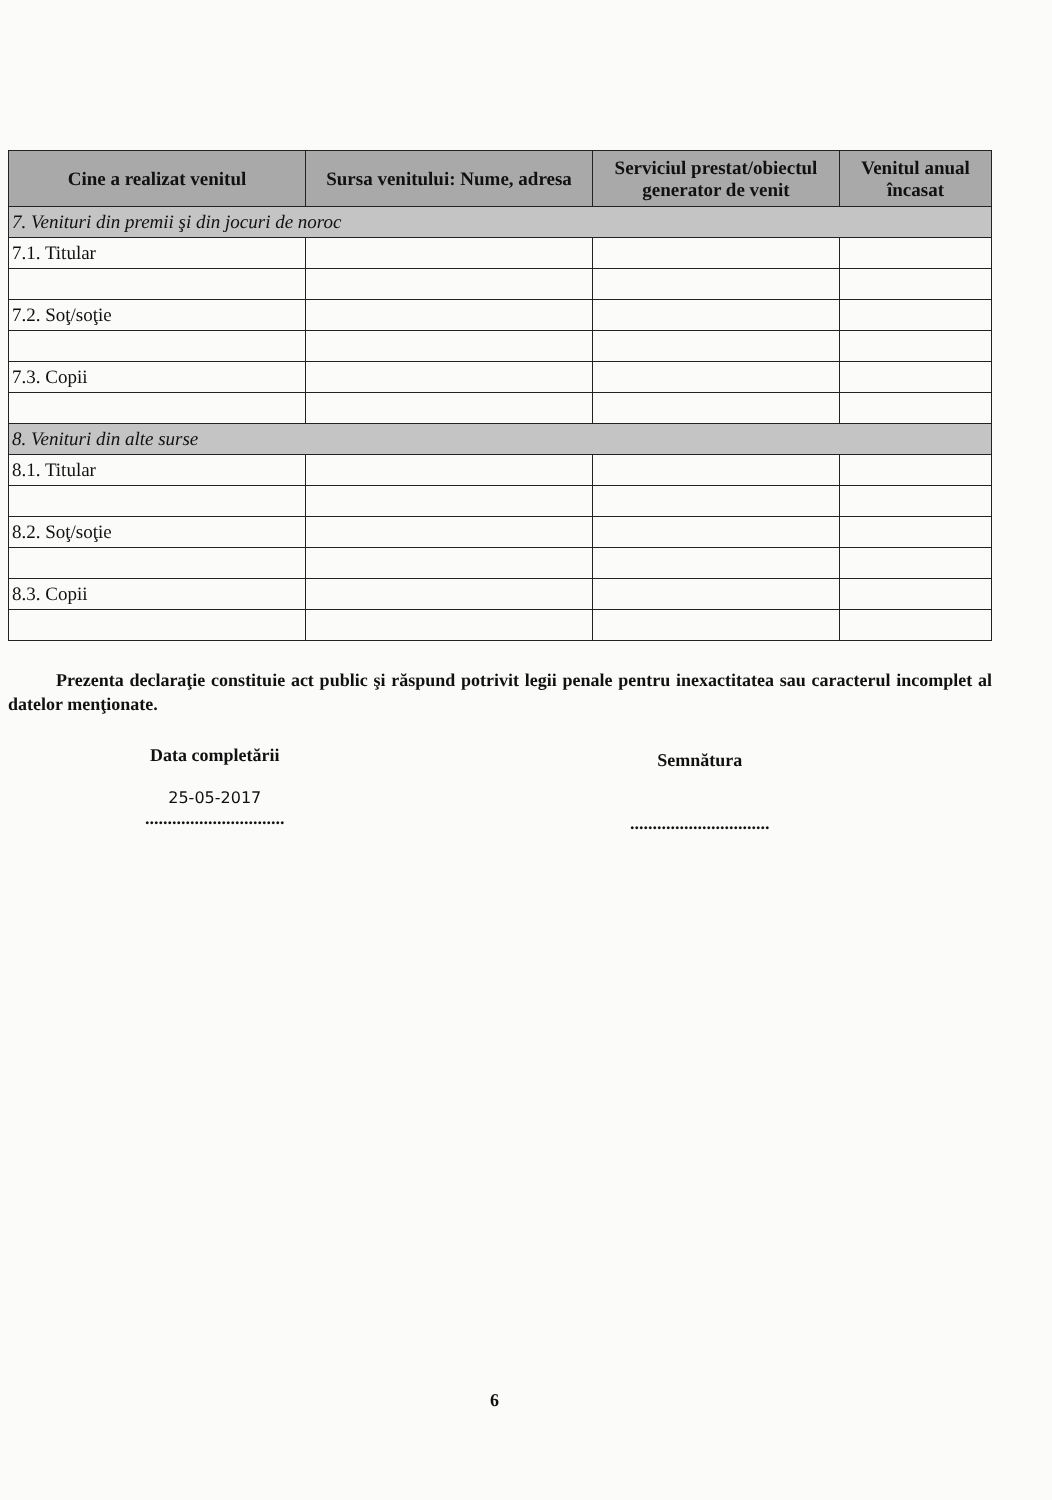| Cine a realizat venitul | Sursa venitului: Nume, adresa | Serviciul prestat/obiectul generator de venit | Venitul anual încasat |
| --- | --- | --- | --- |
| 7. Venituri din premii şi din jocuri de noroc | | | |
| 7.1. Titular | | | |
| 7.2. Soţ/soţie | | | |
| 7.3. Copii | | | |
| 8. Venituri din alte surse | | | |
| 8.1. Titular | | | |
| 8.2. Soţ/soţie | | | |
| 8.3. Copii | | | |
Prezenta declaraţie constituie act public şi răspund potrivit legii penale pentru inexactitatea sau caracterul incomplet al datelor menţionate.
Data completării
25-05-2017
...............................
Semnătura
...............................
6